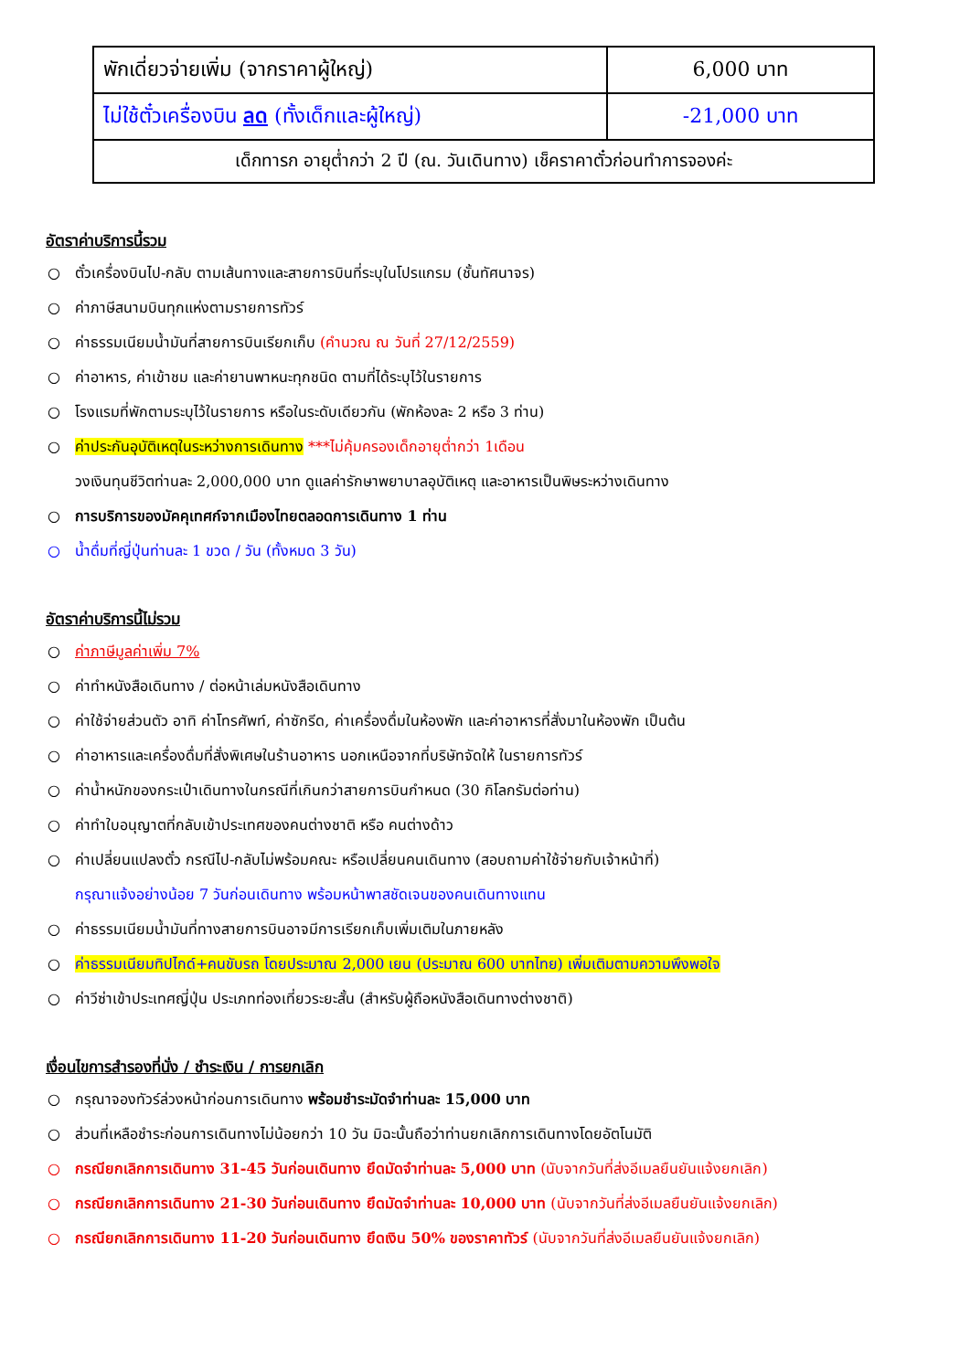| พักเดี่ยวจ่ายเพิ่ม (จากราคาผู้ใหญ่) | 6,000 บาท |
| ไม่ใช้ตั๋วเครื่องบิน ลด (ทั้งเด็กและผู้ใหญ่) | -21,000 บาท |
| เด็กทารก อายุต่ำกว่า 2 ปี (ณ. วันเดินทาง) เช็คราคาตั๋วก่อนทำการจองค่ะ | |
อัตราค่าบริการนี้รวม
○ ตั๋วเครื่องบินไป-กลับ ตามเส้นทางและสายการบินที่ระบุในโปรแกรม (ชั้นทัศนาจร)
○ ค่าภาษีสนามบินทุกแห่งตามรายการทัวร์
○ ค่าธรรมเนียมน้ำมันที่สายการบินเรียกเก็บ (คำนวณ ณ วันที่ 27/12/2559)
○ ค่าอาหาร, ค่าเข้าชม และค่ายานพาหนะทุกชนิด ตามที่ได้ระบุไว้ในรายการ
○ โรงแรมที่พักตามระบุไว้ในรายการ หรือในระดับเดียวกัน (พักห้องละ 2 หรือ 3 ท่าน)
○ ค่าประกันอุบัติเหตุในระหว่างการเดินทาง ***ไม่คุ้มครองเด็กอายุต่ำกว่า 1เดือน
วงเงินทุนชีวิตท่านละ 2,000,000 บาท ดูแลค่ารักษาพยาบาลอุบัติเหตุ และอาหารเป็นพิษระหว่างเดินทาง
○ การบริการของมัคคุเทศก์จากเมืองไทยตลอดการเดินทาง 1 ท่าน
○ น้ำดื่มที่ญี่ปุ่นท่านละ 1 ขวด / วัน (ทั้งหมด 3 วัน)
อัตราค่าบริการนี้ไม่รวม
○ ค่าภาษีมูลค่าเพิ่ม 7%
○ ค่าทำหนังสือเดินทาง / ต่อหน้าเล่มหนังสือเดินทาง
○ ค่าใช้จ่ายส่วนตัว อาทิ ค่าโทรศัพท์, ค่าซักรีด, ค่าเครื่องดื่มในห้องพัก และค่าอาหารที่สั่งมาในห้องพัก เป็นต้น
○ ค่าอาหารและเครื่องดื่มที่สั่งพิเศษในร้านอาหาร นอกเหนือจากที่บริษัทจัดให้ ในรายการทัวร์
○ ค่าน้ำหนักของกระเป๋าเดินทางในกรณีที่เกินกว่าสายการบินกำหนด (30 กิโลกรัมต่อท่าน)
○ ค่าทำใบอนุญาตที่กลับเข้าประเทศของคนต่างชาติ หรือ คนต่างด้าว
○ ค่าเปลี่ยนแปลงตั๋ว กรณีไป-กลับไม่พร้อมคณะ หรือเปลี่ยนคนเดินทาง (สอบถามค่าใช้จ่ายกับเจ้าหน้าที่)
กรุณาแจ้งอย่างน้อย 7 วันก่อนเดินทาง พร้อมหน้าพาสชัดเจนของคนเดินทางแทน
○ ค่าธรรมเนียมน้ำมันที่ทางสายการบินอาจมีการเรียกเก็บเพิ่มเติมในภายหลัง
○ ค่าธรรมเนียมทิปไกด์+คนขับรถ โดยประมาณ 2,000 เยน (ประมาณ 600 บาทไทย) เพิ่มเติมตามความพึงพอใจ
○ ค่าวีซ่าเข้าประเทศญี่ปุ่น ประเภทท่องเที่ยวระยะสั้น (สำหรับผู้ถือหนังสือเดินทางต่างชาติ)
เงื่อนไขการสำรองที่นั่ง / ชำระเงิน / การยกเลิก
○ กรุณาจองทัวร์ล่วงหน้าก่อนการเดินทาง พร้อมชำระมัดจำท่านละ 15,000 บาท
○ ส่วนที่เหลือชำระก่อนการเดินทางไม่น้อยกว่า 10 วัน มิฉะนั้นถือว่าท่านยกเลิกการเดินทางโดยอัตโนมัติ
○ กรณียกเลิกการเดินทาง 31-45 วันก่อนเดินทาง ยึดมัดจำท่านละ 5,000 บาท (นับจากวันที่ส่งอีเมลยืนยันแจ้งยกเลิก)
○ กรณียกเลิกการเดินทาง 21-30 วันก่อนเดินทาง ยึดมัดจำท่านละ 10,000 บาท (นับจากวันที่ส่งอีเมลยืนยันแจ้งยกเลิก)
○ กรณียกเลิกการเดินทาง 11-20 วันก่อนเดินทาง ยึดเงิน 50% ของราคาทัวร์ (นับจากวันที่ส่งอีเมลยืนยันแจ้งยกเลิก)